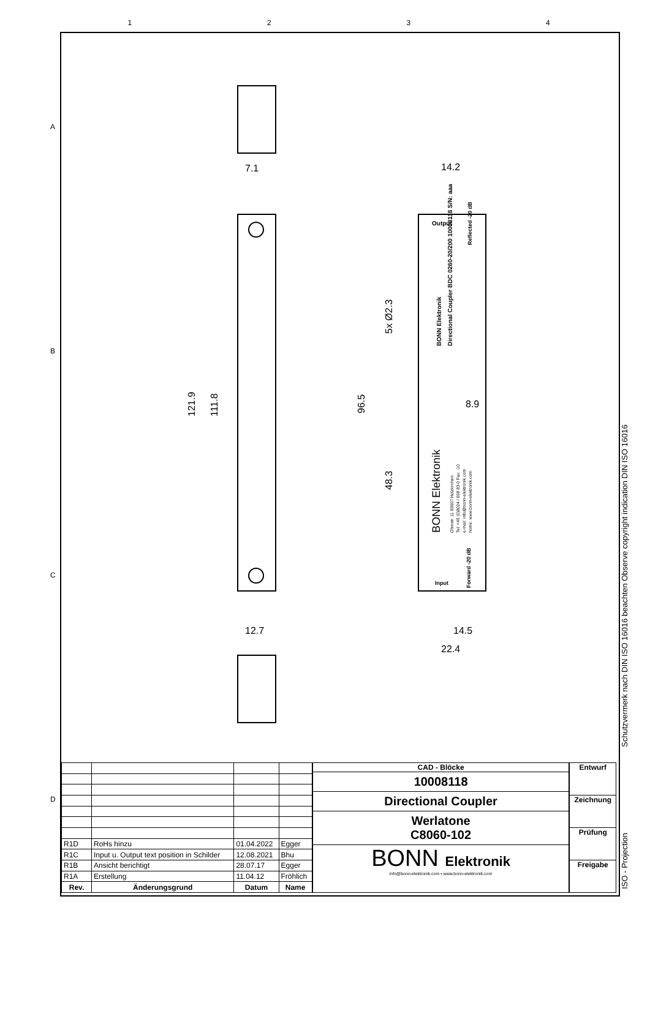1 2 3 4
A
B
C
D
7.1
12.7
14.2
14.5
22.4
8.9
121.9
111.8
96.5
48.3
5x Ø2.3
Output
BONN Elektronik
Directional Coupler BDC 0260-20/200 10008118 S/N: aaa
Reflected -20 dB
Forward -20 dB
Input
BONN Elektronik
Ohmstr. 11 83607 Holzkirchen
Tel: +49 (0)8024 / 608 83-0 Fax: -10
e-mail: info@bonn-elektronik.com
home: www.bonn-elektronik.com
Schutzvermerk nach DIN ISO 16016 beachten Observe copyright indication DIN ISO 16016
ISO - Projection
| R1D | RoHs hinzu | 01.04.2022 | Egger |
| R1C | Input u. Output text position in Schilder | 12.08.2021 | Bhu |
| R1B | Ansicht berichtigt | 28.07.17 | Egger |
| R1A | Erstellung | 11.04.12 | Fröhlich |
| Rev. | Änderungsgrund | Datum | Name |
CAD - Blöcke
10008118
Directional Coupler
Werlatone
C8060-102
BONN Elektronik
info@bonn-elektronik.com • www.bonn-elektronik.com
Entwurf
Zeichnung
Prüfung
Freigabe